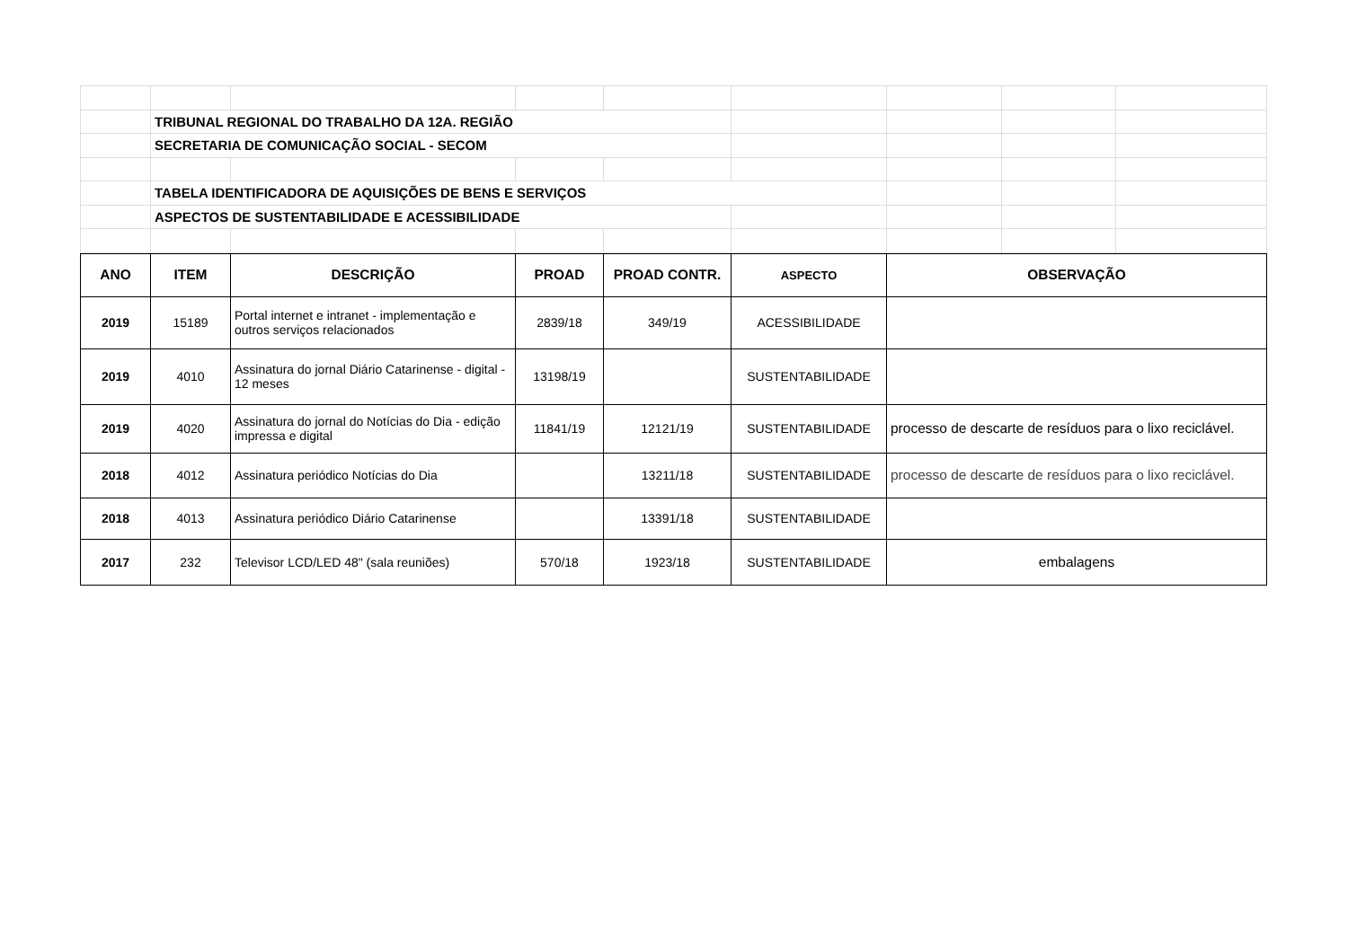| | TRIBUNAL REGIONAL DO TRABALHO DA 12A. REGIÃO | | | | | | | |
| | SECRETARIA DE COMUNICAÇÃO SOCIAL - SECOM | | | | | | | |
| | TABELA IDENTIFICADORA DE AQUISIÇÕES DE BENS E SERVIÇOS | | | | | | | |
| | ASPECTOS DE SUSTENTABILIDADE E ACESSIBILIDADE | | | | | | | |
| ANO | ITEM | DESCRIÇÃO | PROAD | PROAD CONTR. | ASPECTO | OBSERVAÇÃO |
| --- | --- | --- | --- | --- | --- | --- |
| 2019 | 15189 | Portal internet e intranet - implementação e outros serviços relacionados | 2839/18 | 349/19 | ACESSIBILIDADE | |
| 2019 | 4010 | Assinatura do jornal Diário Catarinense - digital - 12 meses | 13198/19 | | SUSTENTABILIDADE | |
| 2019 | 4020 | Assinatura do jornal do Notícias do Dia - edição impressa e digital | 11841/19 | 12121/19 | SUSTENTABILIDADE | processo de descarte de resíduos para o lixo reciclável. |
| 2018 | 4012 | Assinatura periódico Notícias do Dia | | 13211/18 | SUSTENTABILIDADE | processo de descarte de resíduos para o lixo reciclável. |
| 2018 | 4013 | Assinatura periódico Diário Catarinense | | 13391/18 | SUSTENTABILIDADE | |
| 2017 | 232 | Televisor LCD/LED 48" (sala reuniões) | 570/18 | 1923/18 | SUSTENTABILIDADE | embalagens |